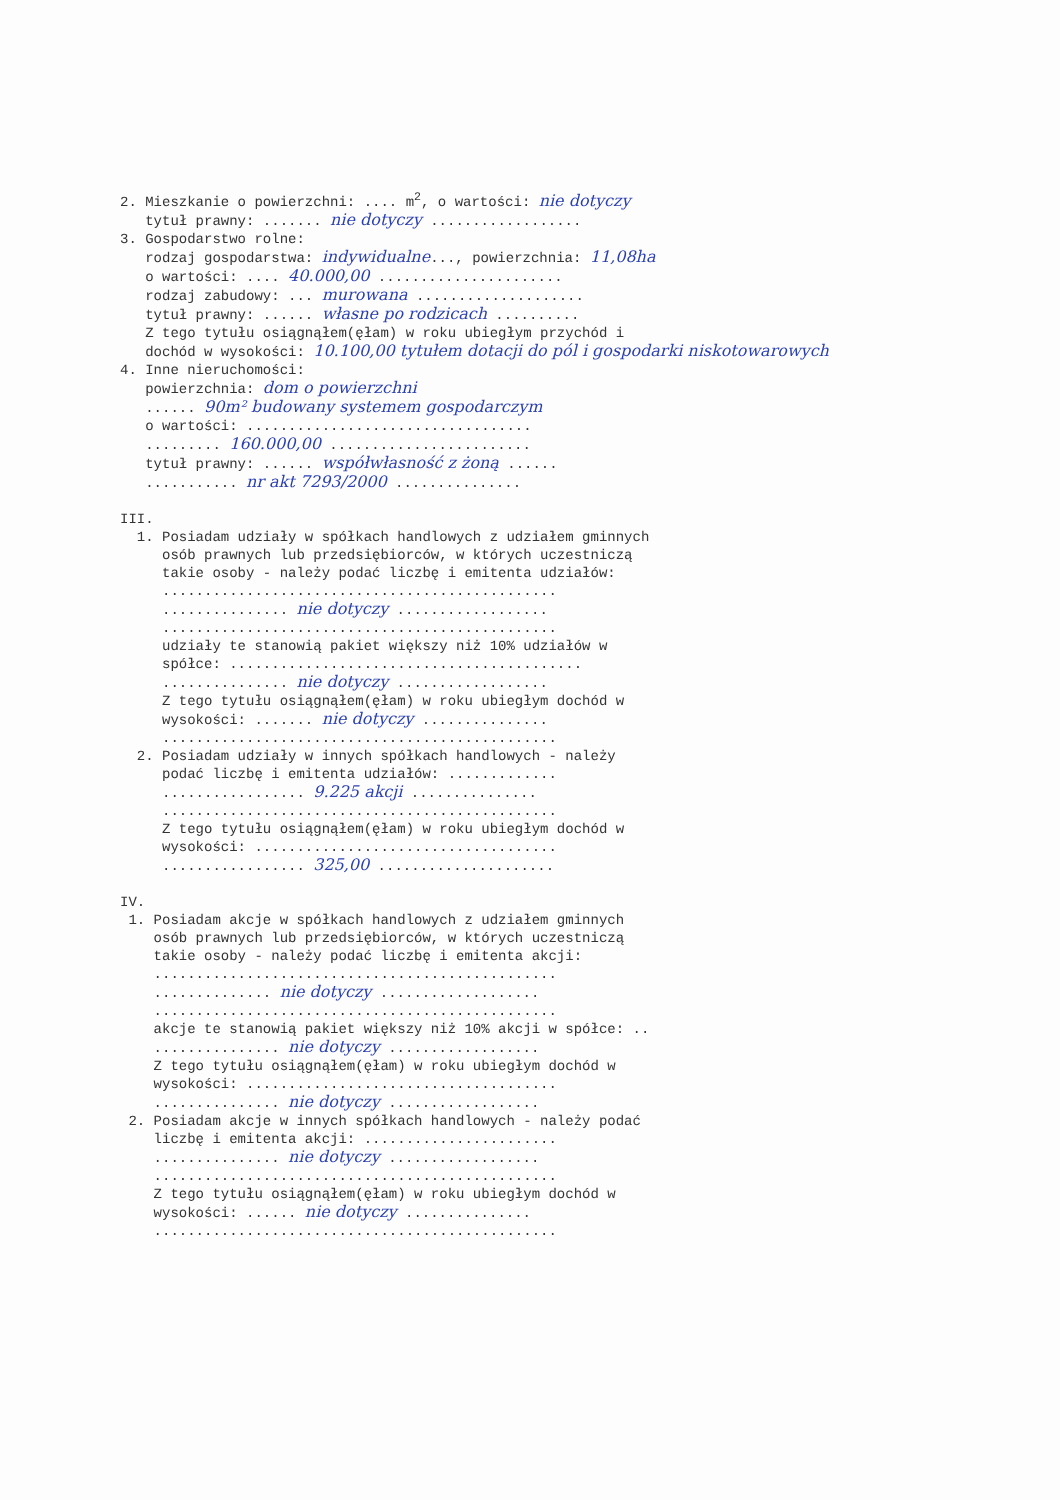2. Mieszkanie o powierzchni: .... m<sup>2</sup>, o wartości: nie dotyczy tytuł prawny: ....... nie dotyczy .................. 3. Gospodarstwo rolne: rodzaj gospodarstwa: indywidualne..., powierzchnia: 11,08ha o wartości: .... 40.000,00 ...................... rodzaj zabudowy: ... murowana .................... tytuł prawny: ...... własne po rodzicach .......... Z tego tytułu osiągnąłem(ęłam) w roku ubiegłym przychód i dochód w wysokości: 10.100,00 tytułem dotacji do pól i gospodarki niskotowarowych 4. Inne nieruchomości: powierzchnia: dom o powierzchni ...... 90m² budowany systemem gospodarczym o wartości: .................................. ......... 160.000,00 ........................ tytuł prawny: ...... współwłasność z żoną ...... ........... nr akt 7293/2000 ............... III. 1. Posiadam udziały w spółkach handlowych z udziałem gminnych osób prawnych lub przedsiębiorców, w których uczestniczą takie osoby - należy podać liczbę i emitenta udziałów: ............................................... ............... nie dotyczy .................. ............................................... udziały te stanowią pakiet większy niż 10% udziałów w spółce: .......................................... ............... nie dotyczy .................. Z tego tytułu osiągnąłem(ęłam) w roku ubiegłym dochód w wysokości: ....... nie dotyczy ............... ............................................... 2. Posiadam udziały w innych spółkach handlowych - należy podać liczbę i emitenta udziałów: ............. ................. 9.225 akcji ............... ............................................... Z tego tytułu osiągnąłem(ęłam) w roku ubiegłym dochód w wysokości: .................................... ................. 325,00 ..................... IV. 1. Posiadam akcje w spółkach handlowych z udziałem gminnych osób prawnych lub przedsiębiorców, w których uczestniczą takie osoby - należy podać liczbę i emitenta akcji: ................................................ .............. nie dotyczy ................... ................................................ akcje te stanowią pakiet większy niż 10% akcji w spółce: .. ............... nie dotyczy .................. Z tego tytułu osiągnąłem(ęłam) w roku ubiegłym dochód w wysokości: ..................................... ............... nie dotyczy .................. 2. Posiadam akcje w innych spółkach handlowych - należy podać liczbę i emitenta akcji: ....................... ............... nie dotyczy .................. ................................................ Z tego tytułu osiągnąłem(ęłam) w roku ubiegłym dochód w wysokości: ...... nie dotyczy ............... ................................................